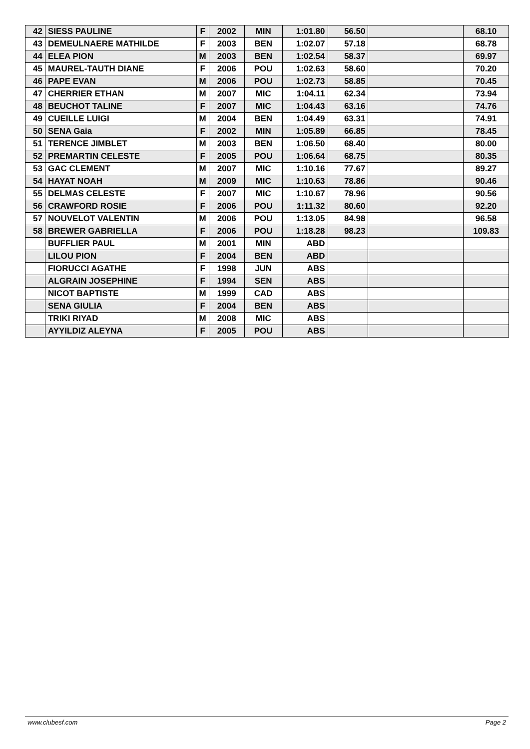| 42 | SIESS PAULINE | F | 2002 | MIN | 1:01.80 | 56.50 | | 68.10 |
| 43 | DEMEULNAERE MATHILDE | F | 2003 | BEN | 1:02.07 | 57.18 | | 68.78 |
| 44 | ELEA PION | M | 2003 | BEN | 1:02.54 | 58.37 | | 69.97 |
| 45 | MAUREL-TAUTH DIANE | F | 2006 | POU | 1:02.63 | 58.60 | | 70.20 |
| 46 | PAPE EVAN | M | 2006 | POU | 1:02.73 | 58.85 | | 70.45 |
| 47 | CHERRIER ETHAN | M | 2007 | MIC | 1:04.11 | 62.34 | | 73.94 |
| 48 | BEUCHOT TALINE | F | 2007 | MIC | 1:04.43 | 63.16 | | 74.76 |
| 49 | CUEILLE LUIGI | M | 2004 | BEN | 1:04.49 | 63.31 | | 74.91 |
| 50 | SENA Gaia | F | 2002 | MIN | 1:05.89 | 66.85 | | 78.45 |
| 51 | TERENCE JIMBLET | M | 2003 | BEN | 1:06.50 | 68.40 | | 80.00 |
| 52 | PREMARTIN CELESTE | F | 2005 | POU | 1:06.64 | 68.75 | | 80.35 |
| 53 | GAC CLEMENT | M | 2007 | MIC | 1:10.16 | 77.67 | | 89.27 |
| 54 | HAYAT NOAH | M | 2009 | MIC | 1:10.63 | 78.86 | | 90.46 |
| 55 | DELMAS CELESTE | F | 2007 | MIC | 1:10.67 | 78.96 | | 90.56 |
| 56 | CRAWFORD ROSIE | F | 2006 | POU | 1:11.32 | 80.60 | | 92.20 |
| 57 | NOUVELOT VALENTIN | M | 2006 | POU | 1:13.05 | 84.98 | | 96.58 |
| 58 | BREWER GABRIELLA | F | 2006 | POU | 1:18.28 | 98.23 | | 109.83 |
| | BUFFLIER PAUL | M | 2001 | MIN | ABD | | | |
| | LILOU PION | F | 2004 | BEN | ABD | | | |
| | FIORUCCI AGATHE | F | 1998 | JUN | ABS | | | |
| | ALGRAIN JOSEPHINE | F | 1994 | SEN | ABS | | | |
| | NICOT BAPTISTE | M | 1999 | CAD | ABS | | | |
| | SENA GIULIA | F | 2004 | BEN | ABS | | | |
| | TRIKI RIYAD | M | 2008 | MIC | ABS | | | |
| | AYYILDIZ ALEYNA | F | 2005 | POU | ABS | | | |
www.clubesf.com Page 2